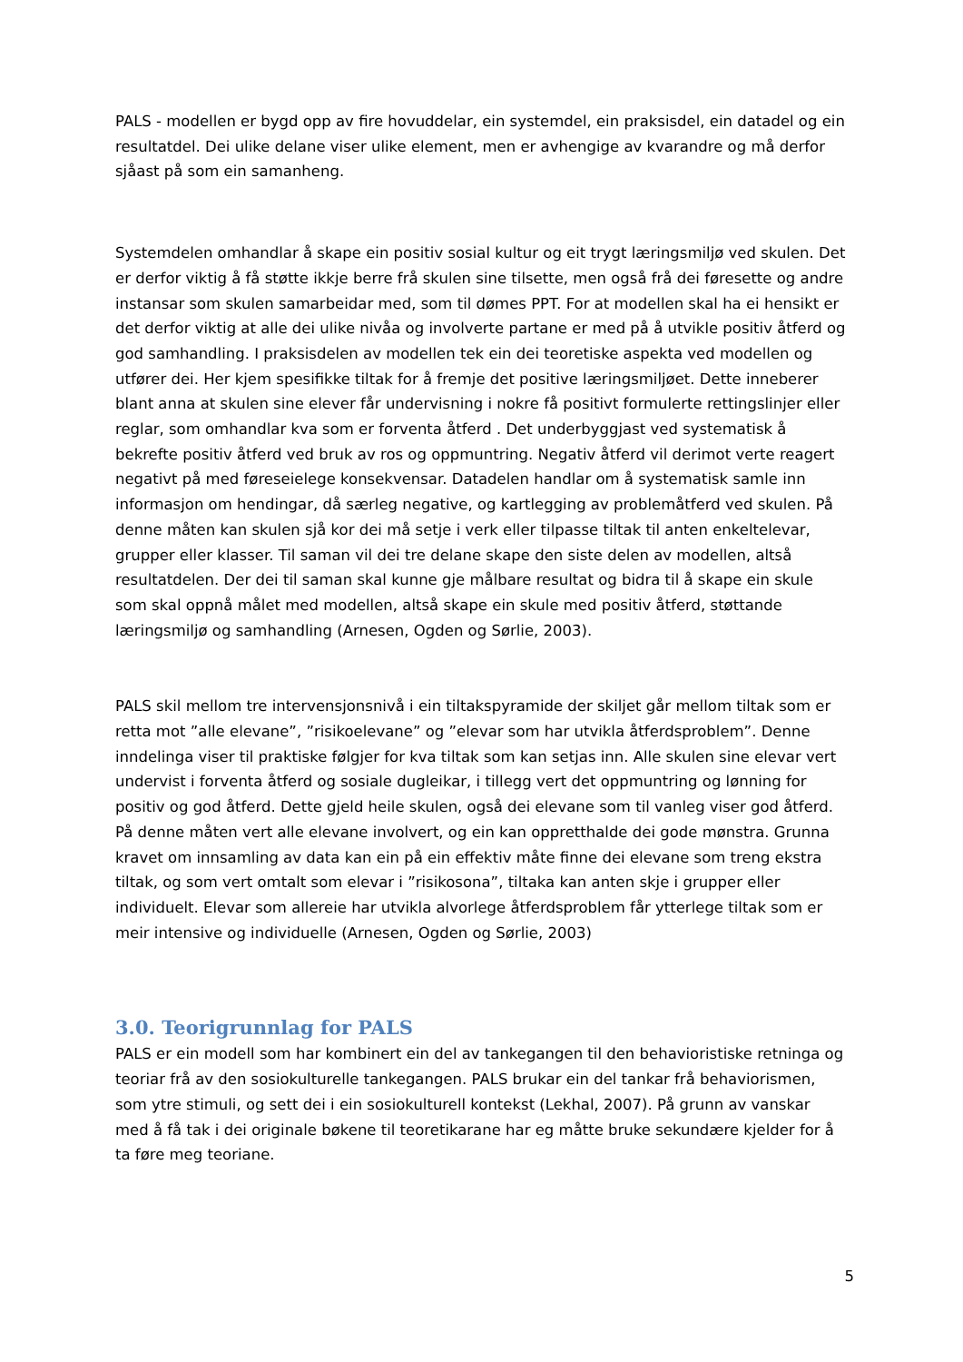PALS - modellen er bygd opp av fire hovuddelar, ein systemdel, ein praksisdel, ein datadel og ein resultatdel. Dei ulike delane viser ulike element, men er avhengige av kvarandre og må derfor sjåast på som ein samanheng.
Systemdelen omhandlar å skape ein positiv sosial kultur og eit trygt læringsmiljø ved skulen. Det er derfor viktig å få støtte ikkje berre frå skulen sine tilsette, men også frå dei føresette og andre instansar som skulen samarbeidar med, som til dømes PPT. For at modellen skal ha ei hensikt er det derfor viktig at alle dei ulike nivåa og involverte partane er med på å utvikle positiv åtferd og god samhandling. I praksisdelen av modellen tek ein dei teoretiske aspekta ved modellen og utfører dei. Her kjem spesifikke tiltak for å fremje det positive læringsmiljøet. Dette inneberer blant anna at skulen sine elever får undervisning i nokre få positivt formulerte rettingslinjer eller reglar, som omhandlar kva som er forventa åtferd . Det underbyggjast ved systematisk å bekrefte positiv åtferd ved bruk av ros og oppmuntring. Negativ åtferd vil derimot verte reagert negativt på med føreseielege konsekvensar. Datadelen handlar om å systematisk samle inn informasjon om hendingar, då særleg negative, og kartlegging av problemåtferd ved skulen. På denne måten kan skulen sjå kor dei må setje i verk eller tilpasse tiltak til anten enkeltelevar, grupper eller klasser. Til saman vil dei tre delane skape den siste delen av modellen, altså resultatdelen. Der dei til saman skal kunne gje målbare resultat og bidra til å skape ein skule som skal oppnå målet med modellen, altså skape ein skule med positiv åtferd, støttande læringsmiljø og samhandling (Arnesen, Ogden og Sørlie, 2003).
PALS skil mellom tre intervensjonsnivå i ein tiltakspyramide der skiljet går mellom tiltak som er retta mot ”alle elevane”, ”risikoelevane” og ”elevar som har utvikla åtferdsproblem”. Denne inndelinga viser til praktiske følgjer for kva tiltak som kan setjas inn. Alle skulen sine elevar vert undervist i forventa åtferd og sosiale dugleikar, i tillegg vert det oppmuntring og lønning for positiv og god åtferd. Dette gjeld heile skulen, også dei elevane som til vanleg viser god åtferd. På denne måten vert alle elevane involvert, og ein kan oppretthalde dei gode mønstra. Grunna kravet om innsamling av data kan ein på ein effektiv måte finne dei elevane som treng ekstra tiltak, og som vert omtalt som elevar i ”risikosona”, tiltaka kan anten skje i grupper eller individuelt. Elevar som allereie har utvikla alvorlege åtferdsproblem får ytterlege tiltak som er meir intensive og individuelle (Arnesen, Ogden og Sørlie, 2003)
3.0. Teorigrunnlag for PALS
PALS er ein modell som har kombinert ein del av tankegangen til den behavioristiske retninga og teoriar frå av den sosiokulturelle tankegangen. PALS brukar ein del tankar frå behaviorismen, som ytre stimuli, og sett dei i ein sosiokulturell kontekst (Lekhal, 2007). På grunn av vanskar med å få tak i dei originale bøkene til teoretikarane har eg måtte bruke sekundære kjelder for å ta føre meg teoriane.
5